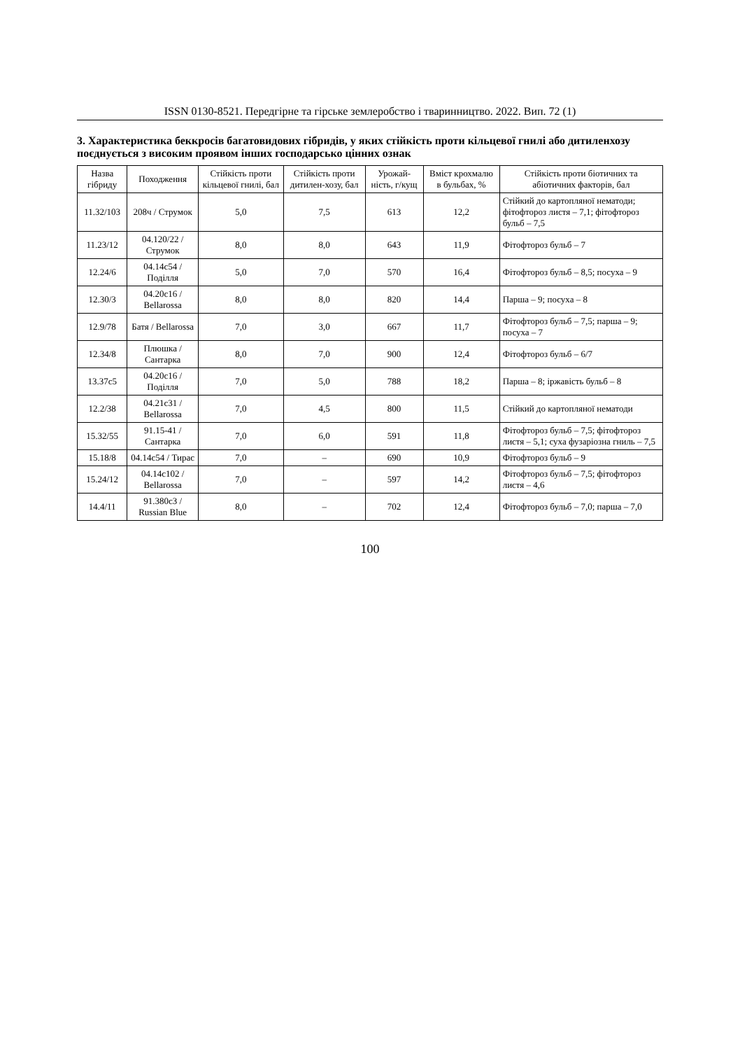ISSN 0130-8521. Передгірне та гірське землеробство і тваринництво. 2022. Вип. 72 (1)
3. Характеристика беккросів багатовидових гібридів, у яких стійкість проти кільцевої гнилі або дитиленхозу поєднується з високим проявом інших господарсько цінних ознак
| Назва гібриду | Походження | Стійкість проти кільцевої гнилі, бал | Стійкість проти дитилен-хозу, бал | Урожай-ність, г/кущ | Вміст крохмалю в бульбах, % | Стійкість проти біотичних та абіотичних факторів, бал |
| --- | --- | --- | --- | --- | --- | --- |
| 11.32/103 | 208ч / Струмок | 5,0 | 7,5 | 613 | 12,2 | Стійкий до картопляної нематоди; фітофтороз листя – 7,1; фітофтороз бульб – 7,5 |
| 11.23/12 | 04.120/22 / Струмок | 8,0 | 8,0 | 643 | 11,9 | Фітофтороз бульб – 7 |
| 12.24/6 | 04.14c54 / Поділля | 5,0 | 7,0 | 570 | 16,4 | Фітофтороз бульб – 8,5; посуха – 9 |
| 12.30/3 | 04.20c16 / Bellarossa | 8,0 | 8,0 | 820 | 14,4 | Парша – 9; посуха – 8 |
| 12.9/78 | Батя / Bellarossa | 7,0 | 3,0 | 667 | 11,7 | Фітофтороз бульб – 7,5; парша – 9; посуха – 7 |
| 12.34/8 | Плюшка / Сантарка | 8,0 | 7,0 | 900 | 12,4 | Фітофтороз бульб – 6/7 |
| 13.37c5 | 04.20c16 / Поділля | 7,0 | 5,0 | 788 | 18,2 | Парша – 8; іржавість бульб – 8 |
| 12.2/38 | 04.21c31 / Bellarossa | 7,0 | 4,5 | 800 | 11,5 | Стійкий до картопляної нематоди |
| 15.32/55 | 91.15-41 / Сантарка | 7,0 | 6,0 | 591 | 11,8 | Фітофтороз бульб – 7,5; фітофтороз листя – 5,1; суха фузаріозна гниль – 7,5 |
| 15.18/8 | 04.14c54 / Тирас | 7,0 | – | 690 | 10,9 | Фітофтороз бульб – 9 |
| 15.24/12 | 04.14c102 / Bellarossa | 7,0 | – | 597 | 14,2 | Фітофтороз бульб – 7,5; фітофтороз листя – 4,6 |
| 14.4/11 | 91.380c3 / Russian Blue | 8,0 | – | 702 | 12,4 | Фітофтороз бульб – 7,0; парша – 7,0 |
100